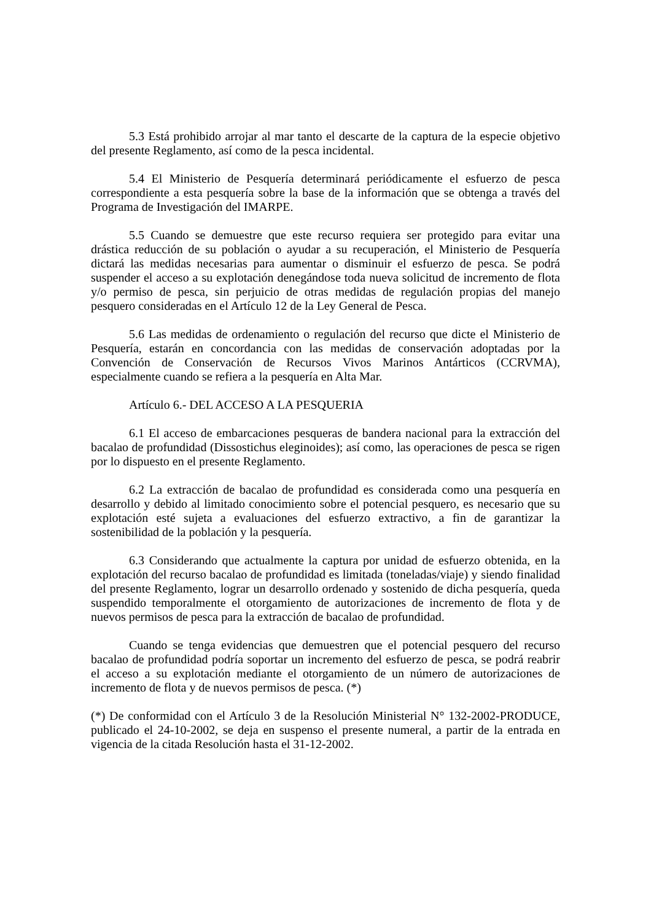5.3 Está prohibido arrojar al mar tanto el descarte de la captura de la especie objetivo del presente Reglamento, así como de la pesca incidental.
5.4 El Ministerio de Pesquería determinará periódicamente el esfuerzo de pesca correspondiente a esta pesquería sobre la base de la información que se obtenga a través del Programa de Investigación del IMARPE.
5.5 Cuando se demuestre que este recurso requiera ser protegido para evitar una drástica reducción de su población o ayudar a su recuperación, el Ministerio de Pesquería dictará las medidas necesarias para aumentar o disminuir el esfuerzo de pesca. Se podrá suspender el acceso a su explotación denegándose toda nueva solicitud de incremento de flota y/o permiso de pesca, sin perjuicio de otras medidas de regulación propias del manejo pesquero consideradas en el Artículo 12 de la Ley General de Pesca.
5.6 Las medidas de ordenamiento o regulación del recurso que dicte el Ministerio de Pesquería, estarán en concordancia con las medidas de conservación adoptadas por la Convención de Conservación de Recursos Vivos Marinos Antárticos (CCRVMA), especialmente cuando se refiera a la pesquería en Alta Mar.
Artículo 6.- DEL ACCESO A LA PESQUERIA
6.1 El acceso de embarcaciones pesqueras de bandera nacional para la extracción del bacalao de profundidad (Dissostichus eleginoides); así como, las operaciones de pesca se rigen por lo dispuesto en el presente Reglamento.
6.2 La extracción de bacalao de profundidad es considerada como una pesquería en desarrollo y debido al limitado conocimiento sobre el potencial pesquero, es necesario que su explotación esté sujeta a evaluaciones del esfuerzo extractivo, a fin de garantizar la sostenibilidad de la población y la pesquería.
6.3 Considerando que actualmente la captura por unidad de esfuerzo obtenida, en la explotación del recurso bacalao de profundidad es limitada (toneladas/viaje) y siendo finalidad del presente Reglamento, lograr un desarrollo ordenado y sostenido de dicha pesquería, queda suspendido temporalmente el otorgamiento de autorizaciones de incremento de flota y de nuevos permisos de pesca para la extracción de bacalao de profundidad.
Cuando se tenga evidencias que demuestren que el potencial pesquero del recurso bacalao de profundidad podría soportar un incremento del esfuerzo de pesca, se podrá reabrir el acceso a su explotación mediante el otorgamiento de un número de autorizaciones de incremento de flota y de nuevos permisos de pesca. (*)
(*) De conformidad con el Artículo 3 de la Resolución Ministerial N° 132-2002-PRODUCE, publicado el 24-10-2002, se deja en suspenso el presente numeral, a partir de la entrada en vigencia de la citada Resolución hasta el 31-12-2002.